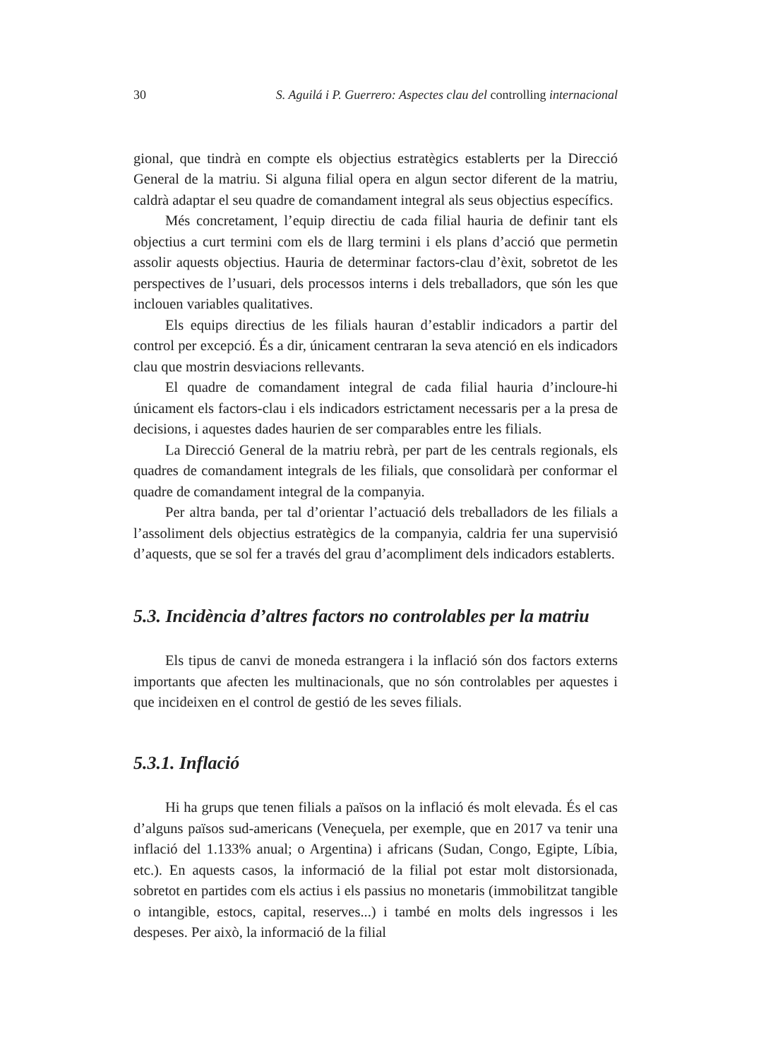30 S. Aguilá i P. Guerrero: Aspectes clau del controlling internacional
gional, que tindrà en compte els objectius estratègics establerts per la Direcció General de la matriu. Si alguna filial opera en algun sector diferent de la matriu, caldrà adaptar el seu quadre de comandament integral als seus objectius específics.
Més concretament, l’equip directiu de cada filial hauria de definir tant els objectius a curt termini com els de llarg termini i els plans d’acció que permetin assolir aquests objectius. Hauria de determinar factors-clau d’èxit, sobretot de les perspectives de l’usuari, dels processos interns i dels treballadors, que són les que inclouen variables qualitatives.
Els equips directius de les filials hauran d’establir indicadors a partir del control per excepció. És a dir, únicament centraran la seva atenció en els indicadors clau que mostrin desviacions rellevants.
El quadre de comandament integral de cada filial hauria d’incloure-hi únicament els factors-clau i els indicadors estrictament necessaris per a la presa de decisions, i aquestes dades haurien de ser comparables entre les filials.
La Direcció General de la matriu rebrà, per part de les centrals regionals, els quadres de comandament integrals de les filials, que consolidarà per conformar el quadre de comandament integral de la companyia.
Per altra banda, per tal d’orientar l’actuació dels treballadors de les filials a l’assoliment dels objectius estratègics de la companyia, caldria fer una supervisió d’aquests, que se sol fer a través del grau d’acompliment dels indicadors establerts.
5.3. Incidència d’altres factors no controlables per la matriu
Els tipus de canvi de moneda estrangera i la inflació són dos factors externs importants que afecten les multinacionals, que no són controlables per aquestes i que incideixen en el control de gestió de les seves filials.
5.3.1. Inflació
Hi ha grups que tenen filials a països on la inflació és molt elevada. És el cas d’alguns països sud-americans (Veneçuela, per exemple, que en 2017 va tenir una inflació del 1.133% anual; o Argentina) i africans (Sudan, Congo, Egipte, Líbia, etc.). En aquests casos, la informació de la filial pot estar molt distorsionada, sobretot en partides com els actius i els passius no monetaris (immobilitzat tangible o intangible, estocs, capital, reserves...) i també en molts dels ingressos i les despeses. Per això, la informació de la filial